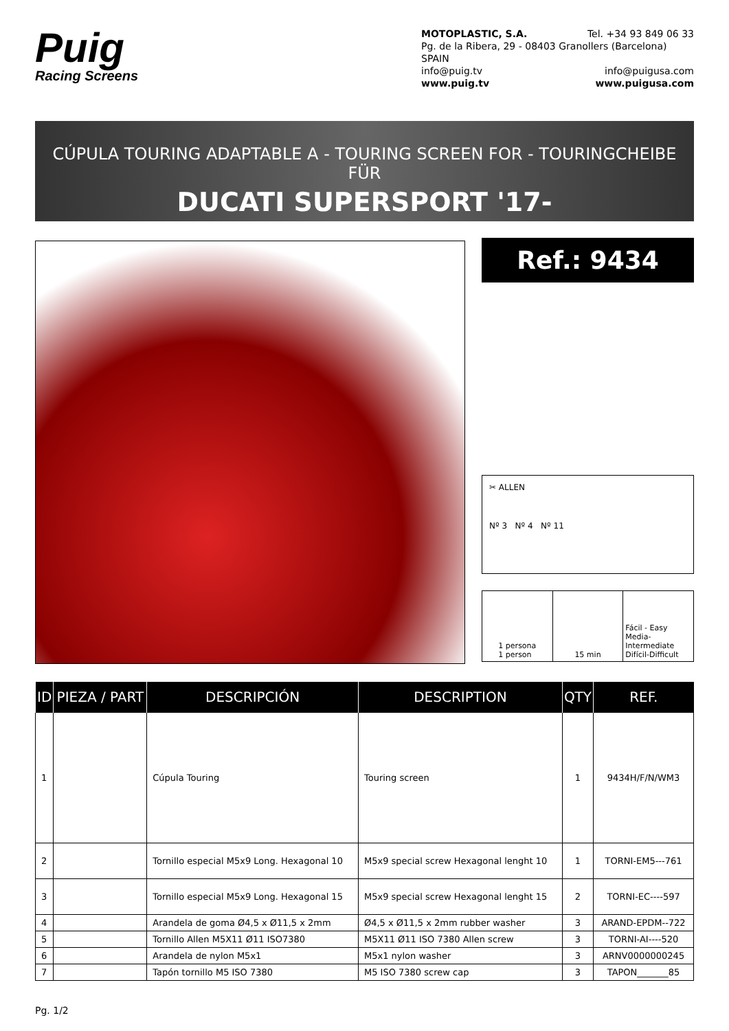Puig
Racing Screens
MOTOPLASTIC, S.A. Tel. +34 93 849 06 33
Pg. de la Ribera, 29 - 08403 Granollers (Barcelona) SPAIN
info@puig.tv info@puigusa.com
www.puig.tv www.puigusa.com
CÚPULA TOURING ADAPTABLE A - TOURING SCREEN FOR - TOURINGCHEIBE FÜR
DUCATI SUPERSPORT '17-
Ref.: 9434
✂ ALLEN
Nº 3 Nº 4 Nº 11
1 persona
1 person
15 min Fácil - Easy
Media-Intermediate
Difícil-Difficult
| ID | PIEZA / PART | DESCRIPCIÓN | DESCRIPTION | QTY | REF. |
| --- | --- | --- | --- | --- | --- |
| 1 | | Cúpula Touring | Touring screen | 1 | 9434H/F/N/WM3 |
| 2 | | Tornillo especial M5x9 Long. Hexagonal 10 | M5x9 special screw Hexagonal lenght 10 | 1 | TORNI-EM5---761 |
| 3 | | Tornillo especial M5x9 Long. Hexagonal 15 | M5x9 special screw Hexagonal lenght 15 | 2 | TORNI-EC----597 |
| 4 | | Arandela de goma Ø4,5 x Ø11,5 x 2mm | Ø4,5 x Ø11,5 x 2mm rubber washer | 3 | ARAND-EPDM--722 |
| 5 | | Tornillo Allen M5X11 Ø11 ISO7380 | M5X11 Ø11 ISO 7380 Allen screw | 3 | TORNI-AI----520 |
| 6 | | Arandela de nylon M5x1 | M5x1 nylon washer | 3 | ARNV0000000245 |
| 7 | | Tapón tornillo M5 ISO 7380 | M5 ISO 7380 screw cap | 3 | TAPON_______85 |
Pg. 1/2